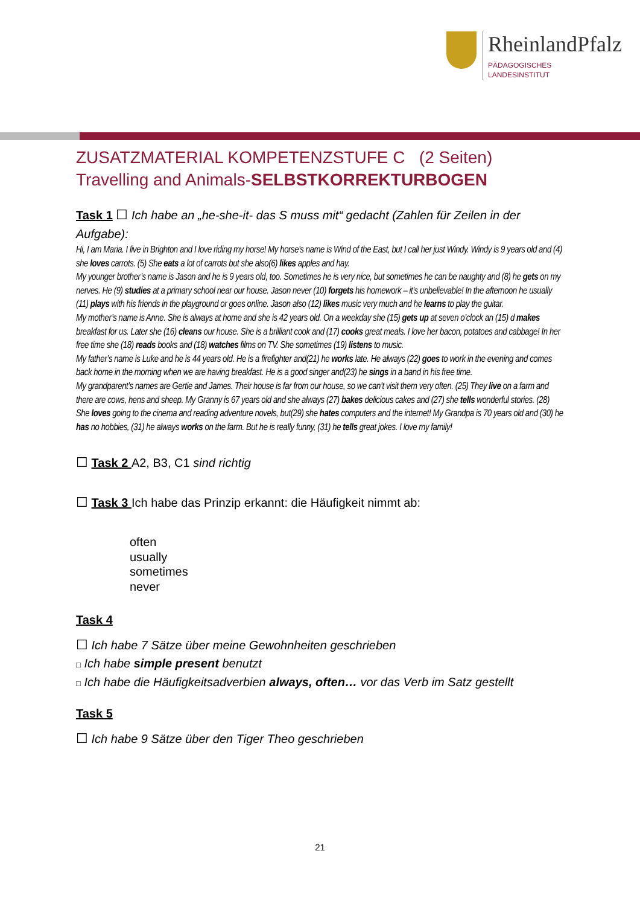RheinlandPfalz
PÄDAGOGISCHES
LANDESINSTITUT
ZUSATZMATERIAL KOMPETENZSTUFE C (2 Seiten)
Travelling and Animals-SELBSTKORREKTURBOGEN
Task 1 ☐ Ich habe an „he-she-it- das S muss mit“ gedacht (Zahlen für Zeilen in der Aufgabe):
Hi, I am Maria. I live in Brighton and I love riding my horse! My horse’s name is Wind of the East, but I call her just Windy. Windy is 9 years old and (4) she loves carrots. (5) She eats a lot of carrots but she also(6) likes apples and hay.
My younger brother’s name is Jason and he is 9 years old, too. Sometimes he is very nice, but sometimes he can be naughty and (8) he gets on my nerves. He (9) studies at a primary school near our house. Jason never (10) forgets his homework – it’s unbelievable! In the afternoon he usually (11) plays with his friends in the playground or goes online. Jason also (12) likes music very much and he learns to play the guitar.
My mother’s name is Anne. She is always at home and she is 42 years old. On a weekday she (15) gets up at seven o’clock an (15) d makes breakfast for us. Later she (16) cleans our house. She is a brilliant cook and (17) cooks great meals. I love her bacon, potatoes and cabbage! In her free time she (18) reads books and (18) watches films on TV. She sometimes (19) listens to music.
My father’s name is Luke and he is 44 years old. He is a firefighter and(21) he works late. He always (22) goes to work in the evening and comes back home in the morning when we are having breakfast. He is a good singer and(23) he sings in a band in his free time.
My grandparent’s names are Gertie and James. Their house is far from our house, so we can’t visit them very often. (25) They live on a farm and there are cows, hens and sheep. My Granny is 67 years old and she always (27) bakes delicious cakes and (27) she tells wonderful stories. (28) She loves going to the cinema and reading adventure novels, but(29) she hates computers and the internet! My Grandpa is 70 years old and (30) he has no hobbies, (31) he always works on the farm. But he is really funny, (31) he tells great jokes. I love my family!
☐ Task 2 A2, B3, C1 sind richtig
☐ Task 3 Ich habe das Prinzip erkannt: die Häufigkeit nimmt ab:
often
usually
sometimes
never
Task 4
☐ Ich habe 7 Sätze über meine Gewohnheiten geschrieben
□ Ich habe simple present benutzt
□ Ich habe die Häufigkeitsadverbien always, often… vor das Verb im Satz gestellt
Task 5
☐ Ich habe 9 Sätze über den Tiger Theo geschrieben
21